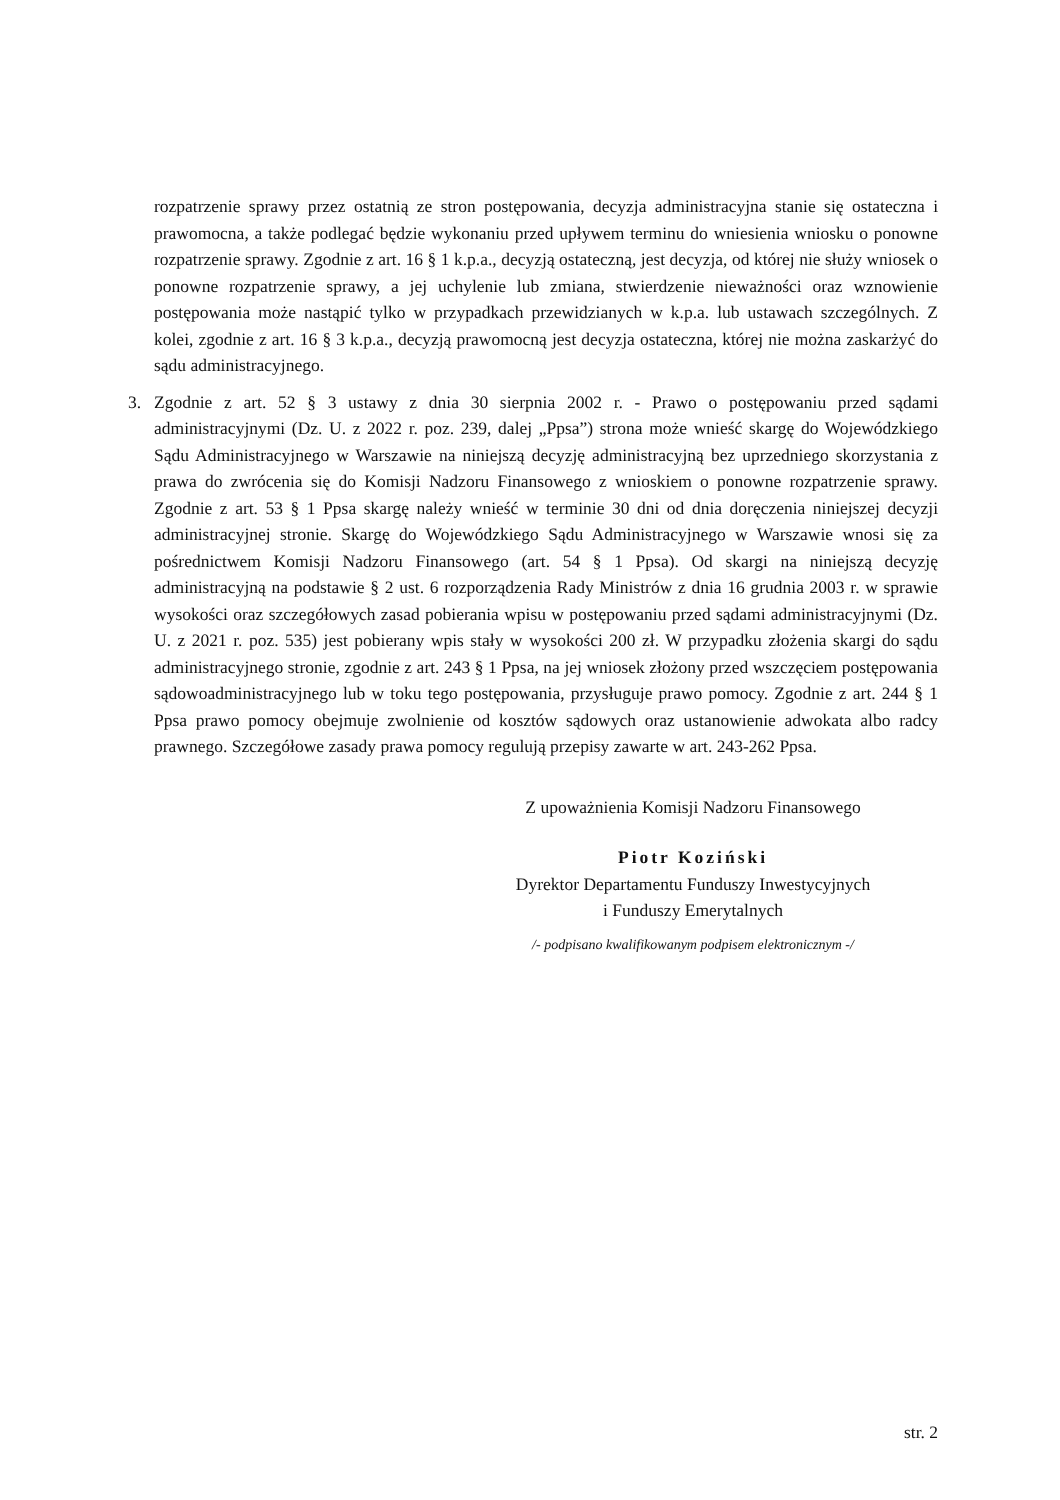rozpatrzenie sprawy przez ostatnią ze stron postępowania, decyzja administracyjna stanie się ostateczna i prawomocna, a także podlegać będzie wykonaniu przed upływem terminu do wniesienia wniosku o ponowne rozpatrzenie sprawy. Zgodnie z art. 16 § 1 k.p.a., decyzją ostateczną, jest decyzja, od której nie służy wniosek o ponowne rozpatrzenie sprawy, a jej uchylenie lub zmiana, stwierdzenie nieważności oraz wznowienie postępowania może nastąpić tylko w przypadkach przewidzianych w k.p.a. lub ustawach szczególnych. Z kolei, zgodnie z art. 16 § 3 k.p.a., decyzją prawomocną jest decyzja ostateczna, której nie można zaskarżyć do sądu administracyjnego.
3. Zgodnie z art. 52 § 3 ustawy z dnia 30 sierpnia 2002 r. - Prawo o postępowaniu przed sądami administracyjnymi (Dz. U. z 2022 r. poz. 239, dalej „Ppsa”) strona może wnieść skargę do Wojewódzkiego Sądu Administracyjnego w Warszawie na niniejszą decyzję administracyjną bez uprzedniego skorzystania z prawa do zwrócenia się do Komisji Nadzoru Finansowego z wnioskiem o ponowne rozpatrzenie sprawy. Zgodnie z art. 53 § 1 Ppsa skargę należy wnieść w terminie 30 dni od dnia doręczenia niniejszej decyzji administracyjnej stronie. Skargę do Wojewódzkiego Sądu Administracyjnego w Warszawie wnosi się za pośrednictwem Komisji Nadzoru Finansowego (art. 54 § 1 Ppsa). Od skargi na niniejszą decyzję administracyjną na podstawie § 2 ust. 6 rozporządzenia Rady Ministrów z dnia 16 grudnia 2003 r. w sprawie wysokości oraz szczegółowych zasad pobierania wpisu w postępowaniu przed sądami administracyjnymi (Dz. U. z 2021 r. poz. 535) jest pobierany wpis stały w wysokości 200 zł. W przypadku złożenia skargi do sądu administracyjnego stronie, zgodnie z art. 243 § 1 Ppsa, na jej wniosek złożony przed wszczęciem postępowania sądowoadministracyjnego lub w toku tego postępowania, przysługuje prawo pomocy. Zgodnie z art. 244 § 1 Ppsa prawo pomocy obejmuje zwolnienie od kosztów sądowych oraz ustanowienie adwokata albo radcy prawnego. Szczegółowe zasady prawa pomocy regulują przepisy zawarte w art. 243-262 Ppsa.
Z upoważnienia Komisji Nadzoru Finansowego
Piotr Koziński
Dyrektor Departamentu Funduszy Inwestycyjnych
i Funduszy Emerytalnych
/- podpisano kwalifikowanym podpisem elektronicznym -/
str. 2